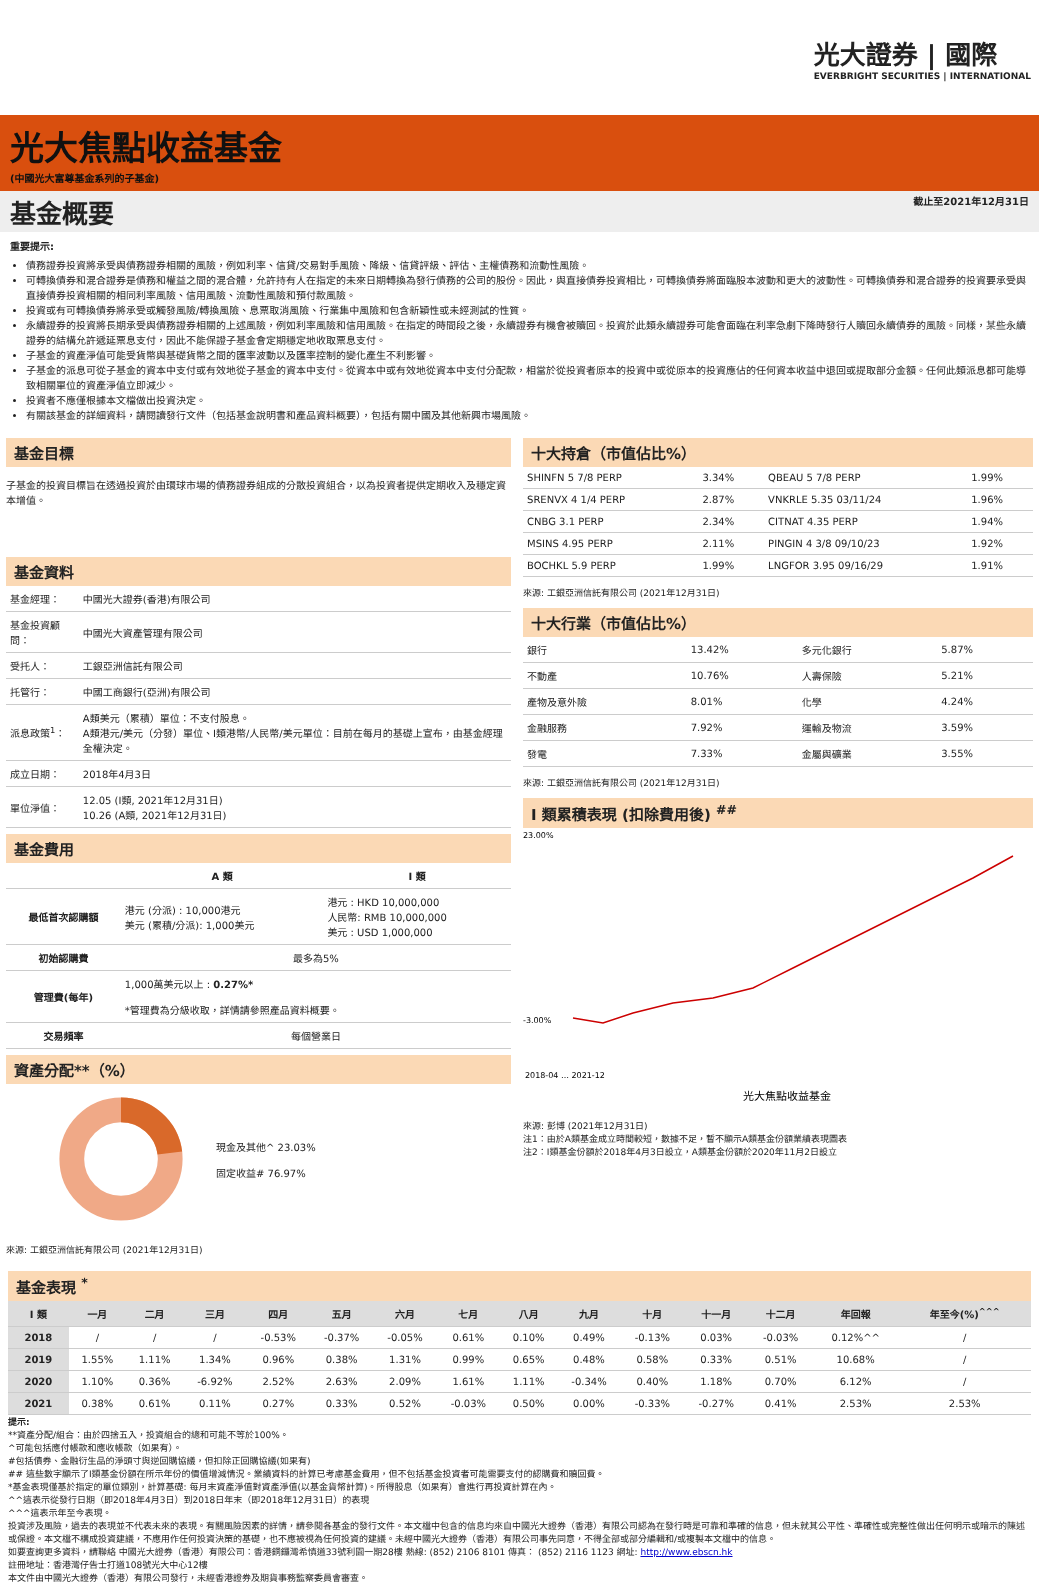光大證券 | 國際
EVERBRIGHT SECURITIES | INTERNATIONAL
光大焦點收益基金
(中國光大富尊基金系列的子基金)
基金概要 截止至2021年12月31日
重要提示:
債務證券投資將承受與債務證券相關的風險，例如利率、信貸/交易對手風險、降級、信貸評級、評估、主權債務和流動性風險。
可轉換債券和混合證券是債務和權益之間的混合體，允許持有人在指定的未來日期轉換為發行債務的公司的股份。因此，與直接債券投資相比，可轉換債券將面臨股本波動和更大的波動性。可轉換債券和混合證券的投資要承受與直接債券投資相關的相同利率風險、信用風險、流動性風險和預付款風險。
投資或有可轉換債券將承受或觸發風險/轉換風險、息票取消風險、行業集中風險和包含新穎性或未經測試的性質。
永續證券的投資將長期承受與債務證券相關的上述風險，例如利率風險和信用風險。在指定的時間段之後，永續證券有機會被贖回。投資於此類永續證券可能會面臨在利率急劇下降時發行人贖回永續債券的風險。同樣，某些永續證券的結構允許遞延票息支付，因此不能保證子基金會定期穩定地收取票息支付。
子基金的資產淨值可能受貨幣與基礎貨幣之間的匯率波動以及匯率控制的變化產生不利影響。
子基金的派息可從子基金的資本中支付或有效地從子基金的資本中支付。從資本中或有效地從資本中支付分配款，相當於從投資者原本的投資中或從原本的投資應佔的任何資本收益中退回或提取部分金額。任何此類派息都可能導致相關單位的資產淨值立即減少。
投資者不應僅根據本文檔做出投資決定。
有關該基金的詳細資料，請閱讀發行文件（包括基金說明書和產品資料概要），包括有關中國及其他新興市場風險。
基金目標
子基金的投資目標旨在透過投資於由環球市場的債務證券組成的分散投資組合，以為投資者提供定期收入及穩定資本增值。
基金資料
| 基金經理： | 中國光大證券(香港)有限公司 |
| 基金投資顧問： | 中國光大資產管理有限公司 |
| 受托人： | 工銀亞洲信託有限公司 |
| 托管行： | 中國工商銀行(亞洲)有限公司 |
| 派息政策<sup>1</sup>： | A類美元（累積）單位：不支付股息。 A類港元/美元（分發）單位、I類港幣/人民幣/美元單位：目前在每月的基礎上宣布，由基金經理全權決定。 |
| 成立日期： | 2018年4月3日 |
| 單位淨值： | 12.05 (I類, 2021年12月31日) 10.26 (A類, 2021年12月31日) |
基金費用
| | A 類 | I 類 |
| --- | --- | --- |
| 最低首次認購額 | 港元 (分派) : 10,000港元 美元 (累積/分派): 1,000美元 | 港元 : HKD 10,000,000 人民幣: RMB 10,000,000 美元 : USD 1,000,000 |
| 初始認購費 | 最多為5% | |
| 管理費(每年) | 1,000萬美元以上 : 0.27%* *管理費為分級收取，詳情請參照產品資料概要。 | |
| 交易頻率 | 每個營業日 | |
資產分配**（%）
現金及其他^ 23.03%
固定收益# 76.97%
來源: 工銀亞洲信託有限公司 (2021年12月31日)
十大持倉（市值佔比%）
| SHINFN 5 7/8 PERP | 3.34% | QBEAU 5 7/8 PERP | 1.99% |
| SRENVX 4 1/4 PERP | 2.87% | VNKRLE 5.35 03/11/24 | 1.96% |
| CNBG 3.1 PERP | 2.34% | CITNAT 4.35 PERP | 1.94% |
| MSINS 4.95 PERP | 2.11% | PINGIN 4 3/8 09/10/23 | 1.92% |
| BOCHKL 5.9 PERP | 1.99% | LNGFOR 3.95 09/16/29 | 1.91% |
來源: 工銀亞洲信託有限公司 (2021年12月31日)
十大行業（市值佔比%）
| 銀行 | 13.42% | 多元化銀行 | 5.87% |
| 不動產 | 10.76% | 人壽保險 | 5.21% |
| 產物及意外險 | 8.01% | 化學 | 4.24% |
| 金融服務 | 7.92% | 運輸及物流 | 3.59% |
| 發電 | 7.33% | 金屬與礦業 | 3.55% |
來源: 工銀亞洲信託有限公司 (2021年12月31日)
I 類累積表現 (扣除費用後) <sup>##</sup>
23.00%
-3.00%
2018-04 … 2021-12
光大焦點收益基金
來源: 彭博 (2021年12月31日)
注1：由於A類基金成立時間較短，數據不足，暫不顯示A類基金份額業績表現圖表
注2：I類基金份額於2018年4月3日設立，A類基金份額於2020年11月2日設立
基金表現 <sup>*</sup>
| I 類 | 一月 | 二月 | 三月 | 四月 | 五月 | 六月 | 七月 | 八月 | 九月 | 十月 | 十一月 | 十二月 | 年回報 | 年至今(%)<sup>^^^</sup> |
| --- | --- | --- | --- | --- | --- | --- | --- | --- | --- | --- | --- | --- | --- | --- |
| 2018 | / | / | / | -0.53% | -0.37% | -0.05% | 0.61% | 0.10% | 0.49% | -0.13% | 0.03% | -0.03% | 0.12%^^ | / |
| 2019 | 1.55% | 1.11% | 1.34% | 0.96% | 0.38% | 1.31% | 0.99% | 0.65% | 0.48% | 0.58% | 0.33% | 0.51% | 10.68% | / |
| 2020 | 1.10% | 0.36% | -6.92% | 2.52% | 2.63% | 2.09% | 1.61% | 1.11% | -0.34% | 0.40% | 1.18% | 0.70% | 6.12% | / |
| 2021 | 0.38% | 0.61% | 0.11% | 0.27% | 0.33% | 0.52% | -0.03% | 0.50% | 0.00% | -0.33% | -0.27% | 0.41% | 2.53% | 2.53% |
提示:
**資產分配/組合：由於四捨五入，投資組合的總和可能不等於100%。
^可能包括應付帳款和應收帳款（如果有）。
#包括債券、金融衍生品的淨頭寸與逆回購協議，但扣除正回購協議(如果有)
## 這些數字顯示了I類基金份額在所示年份的價值增減情況。業績資料的計算已考慮基金費用，但不包括基金投資者可能需要支付的認購費和贖回費。
*基金表現僅基於指定的單位類別，計算基礎: 每月末資產淨值對資產淨值(以基金貨幣計算)。所得股息（如果有）會進行再投資計算在內。
^^這表示從發行日期（即2018年4月3日）到2018日年末（即2018年12月31日）的表現
^^^這表示年至今表現。
投資涉及風險，過去的表現並不代表未來的表現。有關風險因素的詳情，請參閱各基金的發行文件。本文檔中包含的信息均來自中國光大證券（香港）有限公司認為在發行時是可靠和準確的信息，但未就其公平性、準確性或完整性做出任何明示或暗示的陳述或保證。本文檔不構成投資建議，不應用作任何投資決策的基礎，也不應被視為任何投資的建議。未經中國光大證券（香港）有限公司事先同意，不得全部或部分編輯和/或複製本文檔中的信息。
如要查詢更多資料，請聯絡 中國光大證券（香港）有限公司：香港銅鑼灣希慎道33號利園一期28樓 熱線: (852) 2106 8101 傳真： (852) 2116 1123 網址: http://www.ebscn.hk
註冊地址：香港灣仔告士打道108號光大中心12樓
本文件由中國光大證券（香港）有限公司發行，未經香港證券及期貨事務監察委員會審查。